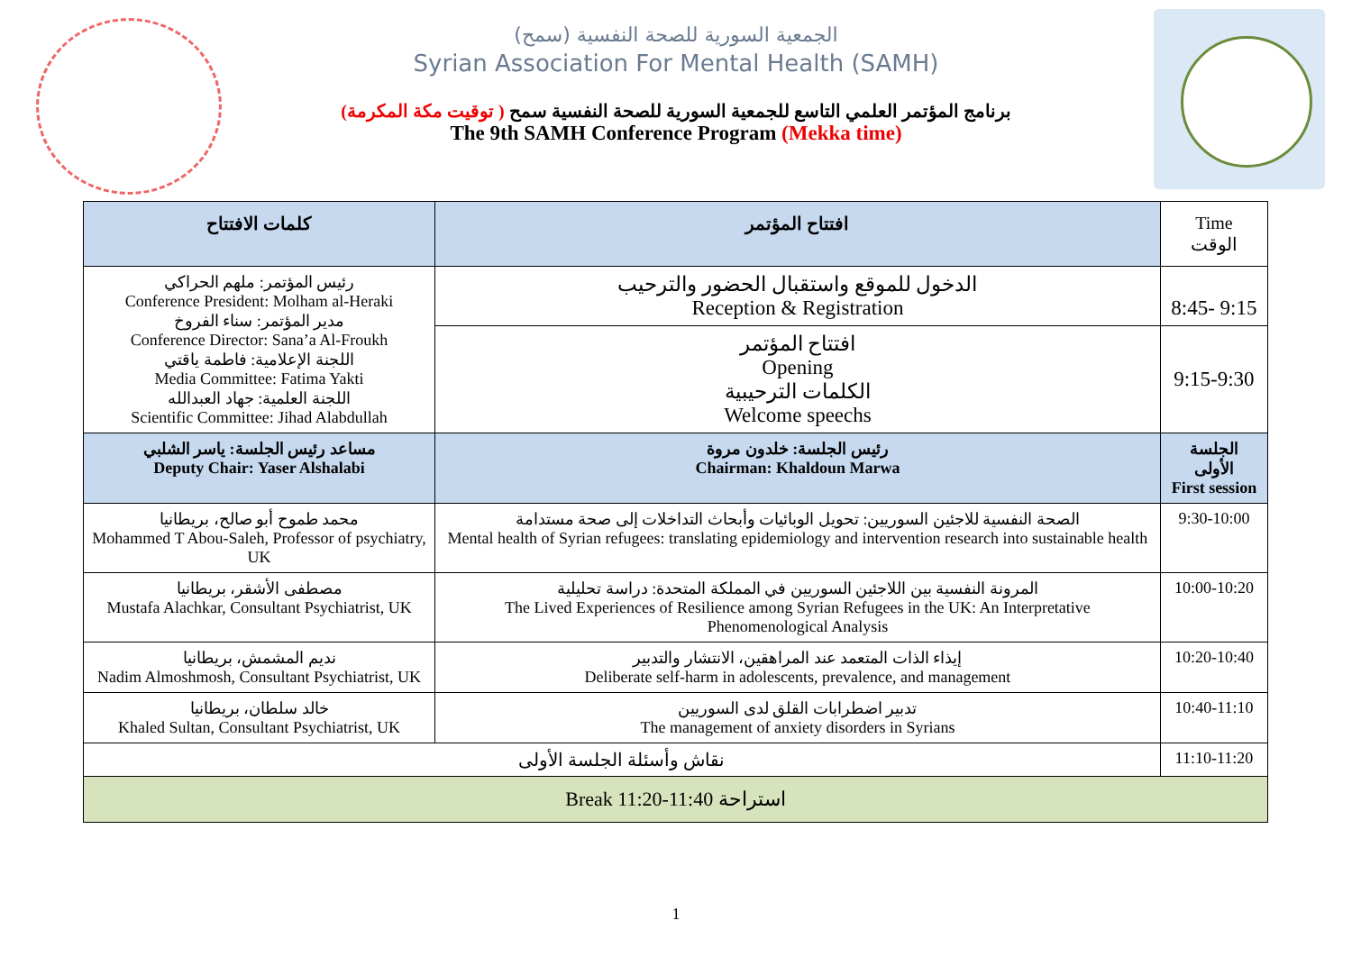الجمعية السورية للصحة النفسية (سمح)
Syrian Association For Mental Health (SAMH)
برنامج المؤتمر العلمي التاسع للجمعية السورية للصحة النفسية سمح ( توقيت مكة المكرمة)
The 9th SAMH Conference Program (Mekka time)
| كلمات الافتتاح | افتتاح المؤتمر | Time الوقت |
| --- | --- | --- |
| رئيس المؤتمر: ملهم الحراكي Conference President: Molham al-Heraki مدير المؤتمر: سناء الفروخ Conference Director: Sana’a Al-Froukh اللجنة الإعلامية: فاطمة ياقتي Media Committee: Fatima Yakti اللجنة العلمية: جهاد العبدالله Scientific Committee: Jihad Alabdullah | الدخول للموقع واستقبال الحضور والترحيب Reception & Registration | 8:45- 9:15 |
| | افتتاح المؤتمر Opening الكلمات الترحيبية Welcome speechs | 9:15-9:30 |
| مساعد رئيس الجلسة: ياسر الشلبي Deputy Chair: Yaser Alshalabi | رئيس الجلسة: خلدون مروة Chairman: Khaldoun Marwa | الجلسة الأولى First session |
| محمد طموح أبو صالح، بريطانيا Mohammed T Abou-Saleh, Professor of psychiatry, UK | الصحة النفسية للاجئين السوريين: تحويل الوبائيات وأبحاث التداخلات إلى صحة مستدامة Mental health of Syrian refugees: translating epidemiology and intervention research into sustainable health | 9:30-10:00 |
| مصطفى الأشقر، بريطانيا Mustafa Alachkar, Consultant Psychiatrist, UK | المرونة النفسية بين اللاجئين السوريين في المملكة المتحدة: دراسة تحليلية The Lived Experiences of Resilience among Syrian Refugees in the UK: An Interpretative Phenomenological Analysis | 10:00-10:20 |
| نديم المشمش، بريطانيا Nadim Almoshmosh, Consultant Psychiatrist, UK | إيذاء الذات المتعمد عند المراهقين، الانتشار والتدبير Deliberate self-harm in adolescents, prevalence, and management | 10:20-10:40 |
| خالد سلطان، بريطانيا Khaled Sultan, Consultant Psychiatrist, UK | تدبير اضطرابات القلق لدى السوريين The management of anxiety disorders in Syrians | 10:40-11:10 |
| نقاش وأسئلة الجلسة الأولى | | 11:10-11:20 |
| Break 11:20-11:40 استراحة | | |
1